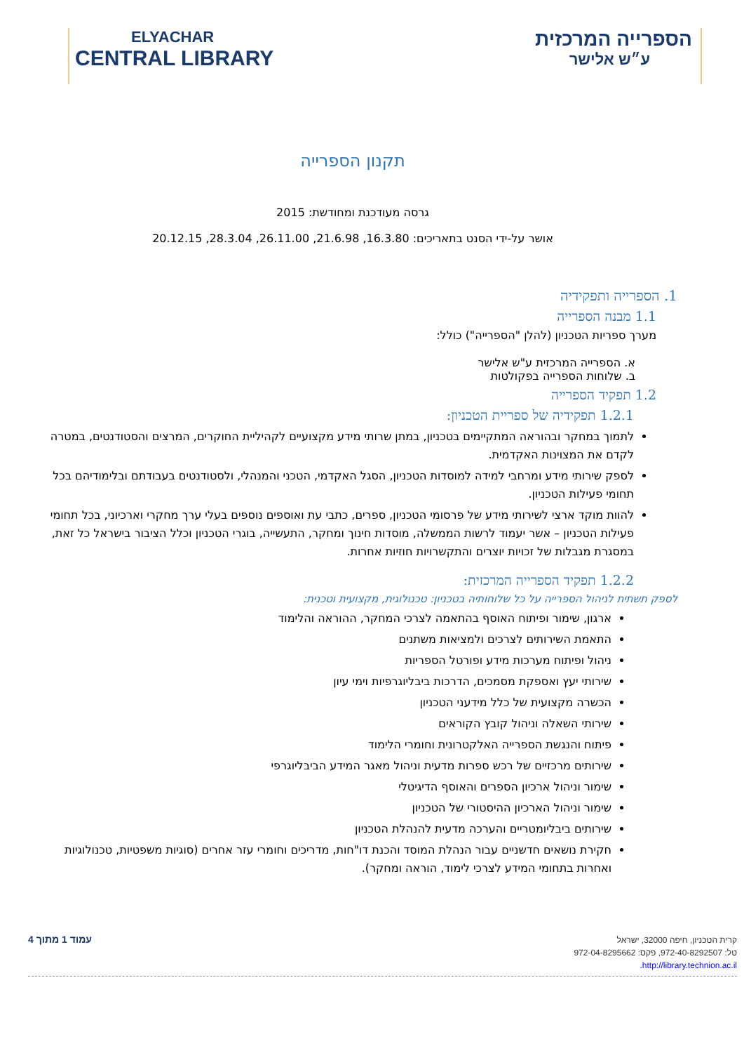ELYACHAR
CENTRAL LIBRARY
הספרייה המרכזית
ע״ש אלישר
תקנון הספרייה
גרסה מעודכנת ומחודשת: 2015
אושר על-ידי הסנט בתאריכים: 16.3.80, 21.6.98, 26.11.00, 28.3.04, 20.12.15
1. הספרייה ותפקידיה
1.1 מבנה הספרייה
מערך ספריות הטכניון (להלן "הספרייה") כולל:
א. הספרייה המרכזית ע"ש אלישר
ב. שלוחות הספרייה בפקולטות
1.2 תפקיד הספרייה
1.2.1 תפקידיה של ספריית הטכניון:
לתמוך במחקר ובהוראה המתקיימים בטכניון, במתן שרותי מידע מקצועיים לקהיליית החוקרים, המרצים והסטודנטים, במטרה לקדם את המצוינות האקדמית.
לספק שירותי מידע ומרחבי למידה למוסדות הטכניון, הסגל האקדמי, הטכני והמנהלי, ולסטודנטים בעבודתם ובלימודיהם בכל תחומי פעילות הטכניון.
להוות מוקד ארצי לשירותי מידע של פרסומי הטכניון, ספרים, כתבי עת ואוספים נוספים בעלי ערך מחקרי וארכיוני, בכל תחומי פעילות הטכניון – אשר יעמוד לרשות הממשלה, מוסדות חינוך ומחקר, התעשייה, בוגרי הטכניון וכלל הציבור בישראל כל זאת, במסגרת מגבלות של זכויות יוצרים והתקשרויות חוזיות אחרות.
1.2.2 תפקיד הספרייה המרכזית:
לספק תשתית לניהול הספרייה על כל שלוחותיה בטכניון: טכנולוגית, מקצועית וטכנית:
ארגון, שימור ופיתוח האוסף בהתאמה לצרכי המחקר, ההוראה והלימוד
התאמת השירותים לצרכים ולמציאות משתנים
ניהול ופיתוח מערכות מידע ופורטל הספריות
שירותי יעץ ואספקת מסמכים, הדרכות ביבליוגרפיות וימי עיון
הכשרה מקצועית של כלל מידעני הטכניון
שירותי השאלה וניהול קובץ הקוראים
פיתוח והנגשת הספרייה האלקטרונית וחומרי הלימוד
שירותים מרכזיים של רכש ספרות מדעית וניהול מאגר המידע הביבליוגרפי
שימור וניהול ארכיון הספרים והאוסף הדיגיטלי
שימור וניהול הארכיון ההיסטורי של הטכניון
שירותים ביבליומטריים והערכה מדעית להנהלת הטכניון
חקירת נושאים חדשניים עבור הנהלת המוסד והכנת דו"חות, מדריכים וחומרי עזר אחרים (סוגיות משפטיות, טכנולוגיות ואחרות בתחומי המידע לצרכי לימוד, הוראה ומחקר).
עמוד 1 מתוך 4
קרית הטכניון, חיפה 32000, ישראל
טל: 972-40-8292507, פקס: 972-04-8295662
http://library.technion.ac.il.